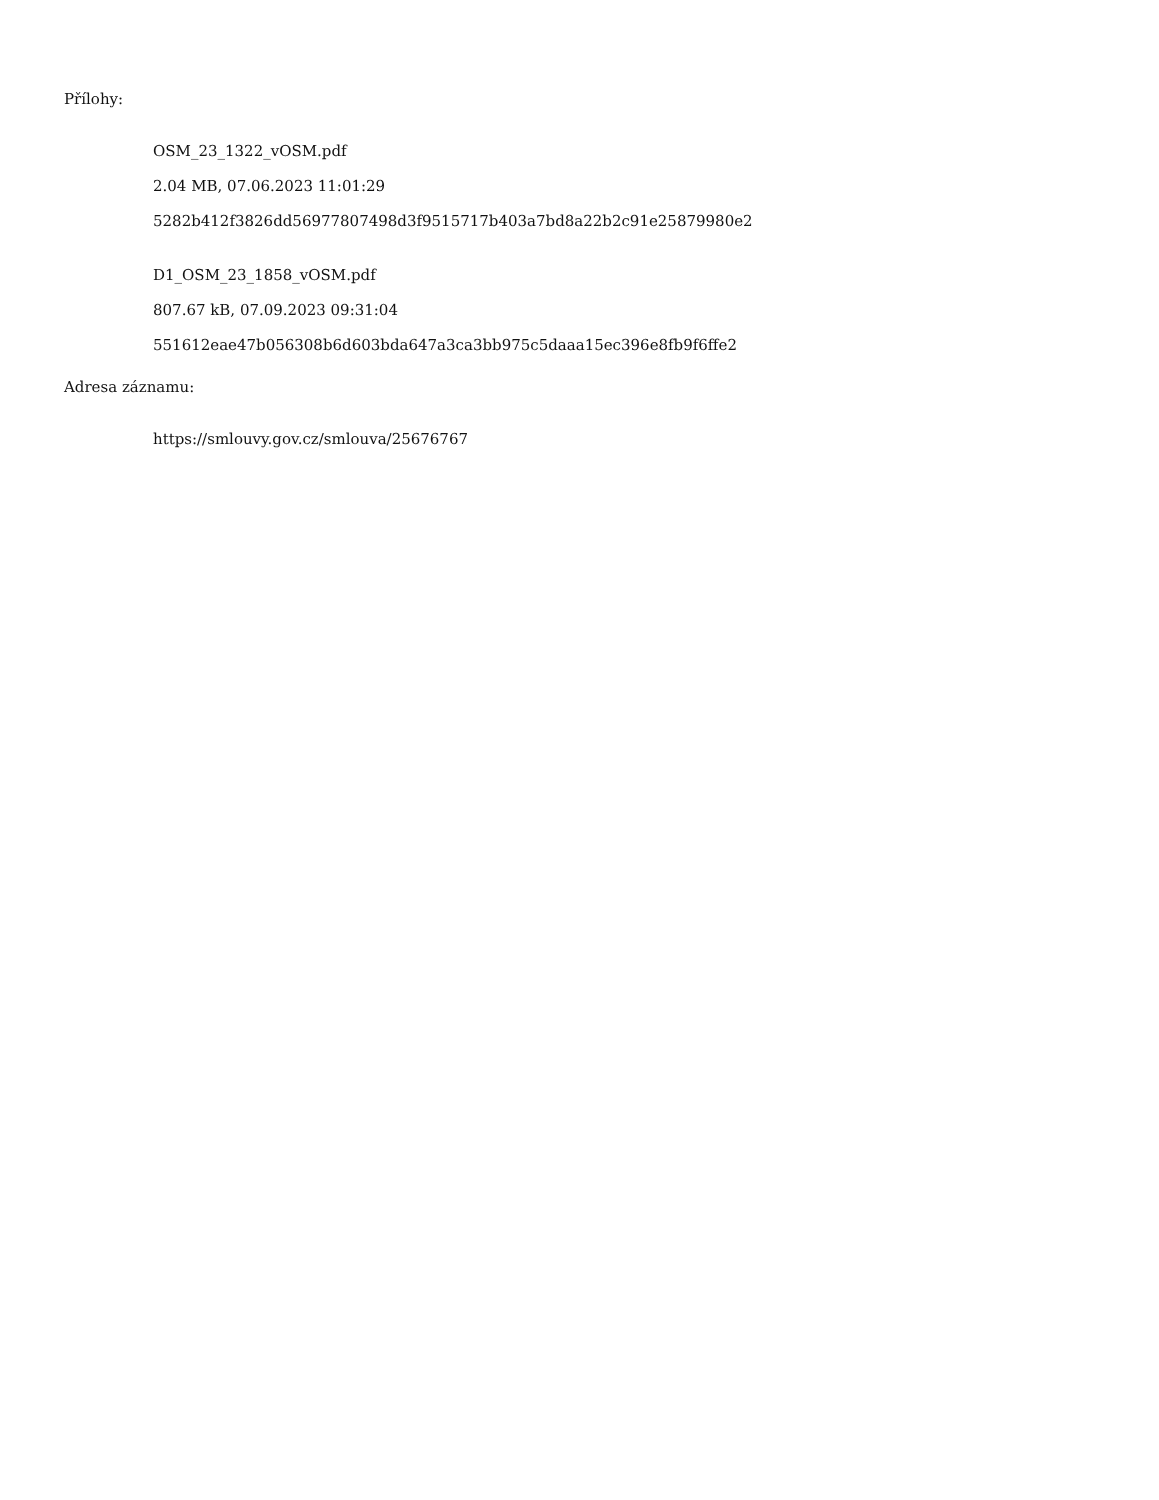Přílohy:
OSM_23_1322_vOSM.pdf
2.04 MB, 07.06.2023 11:01:29
5282b412f3826dd56977807498d3f9515717b403a7bd8a22b2c91e25879980e2
D1_OSM_23_1858_vOSM.pdf
807.67 kB, 07.09.2023 09:31:04
551612eae47b056308b6d603bda647a3ca3bb975c5daaa15ec396e8fb9f6ffe2
Adresa záznamu:
https://smlouvy.gov.cz/smlouva/25676767